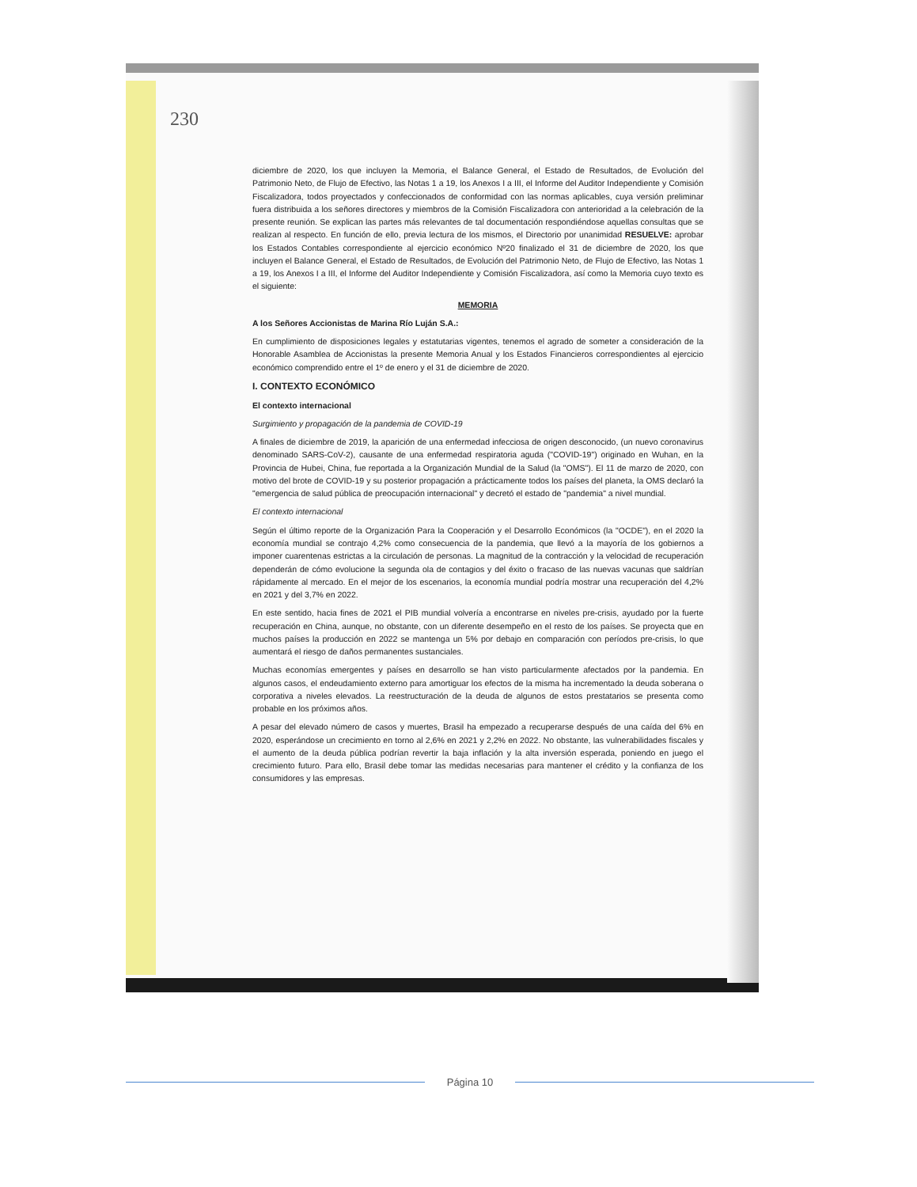230
diciembre de 2020, los que incluyen la Memoria, el Balance General, el Estado de Resultados, de Evolución del Patrimonio Neto, de Flujo de Efectivo, las Notas 1 a 19, los Anexos I a III, el Informe del Auditor Independiente y Comisión Fiscalizadora, todos proyectados y confeccionados de conformidad con las normas aplicables, cuya versión preliminar fuera distribuida a los señores directores y miembros de la Comisión Fiscalizadora con anterioridad a la celebración de la presente reunión. Se explican las partes más relevantes de tal documentación respondiéndose aquellas consultas que se realizan al respecto. En función de ello, previa lectura de los mismos, el Directorio por unanimidad RESUELVE: aprobar los Estados Contables correspondiente al ejercicio económico Nº20 finalizado el 31 de diciembre de 2020, los que incluyen el Balance General, el Estado de Resultados, de Evolución del Patrimonio Neto, de Flujo de Efectivo, las Notas 1 a 19, los Anexos I a III, el Informe del Auditor Independiente y Comisión Fiscalizadora, así como la Memoria cuyo texto es el siguiente:
MEMORIA
A los Señores Accionistas de Marina Río Luján S.A.:
En cumplimiento de disposiciones legales y estatutarias vigentes, tenemos el agrado de someter a consideración de la Honorable Asamblea de Accionistas la presente Memoria Anual y los Estados Financieros correspondientes al ejercicio económico comprendido entre el 1º de enero y el 31 de diciembre de 2020.
I. CONTEXTO ECONÓMICO
El contexto internacional
Surgimiento y propagación de la pandemia de COVID-19
A finales de diciembre de 2019, la aparición de una enfermedad infecciosa de origen desconocido, (un nuevo coronavirus denominado SARS-CoV-2), causante de una enfermedad respiratoria aguda ("COVID-19") originado en Wuhan, en la Provincia de Hubei, China, fue reportada a la Organización Mundial de la Salud (la "OMS"). El 11 de marzo de 2020, con motivo del brote de COVID-19 y su posterior propagación a prácticamente todos los países del planeta, la OMS declaró la "emergencia de salud pública de preocupación internacional" y decretó el estado de "pandemia" a nivel mundial.
El contexto internacional
Según el último reporte de la Organización Para la Cooperación y el Desarrollo Económicos (la "OCDE"), en el 2020 la economía mundial se contrajo 4,2% como consecuencia de la pandemia, que llevó a la mayoría de los gobiernos a imponer cuarentenas estrictas a la circulación de personas. La magnitud de la contracción y la velocidad de recuperación dependerán de cómo evolucione la segunda ola de contagios y del éxito o fracaso de las nuevas vacunas que saldrían rápidamente al mercado. En el mejor de los escenarios, la economía mundial podría mostrar una recuperación del 4,2% en 2021 y del 3,7% en 2022.
En este sentido, hacia fines de 2021 el PIB mundial volvería a encontrarse en niveles pre-crisis, ayudado por la fuerte recuperación en China, aunque, no obstante, con un diferente desempeño en el resto de los países. Se proyecta que en muchos países la producción en 2022 se mantenga un 5% por debajo en comparación con períodos pre-crisis, lo que aumentará el riesgo de daños permanentes sustanciales.
Muchas economías emergentes y países en desarrollo se han visto particularmente afectados por la pandemia. En algunos casos, el endeudamiento externo para amortiguar los efectos de la misma ha incrementado la deuda soberana o corporativa a niveles elevados. La reestructuración de la deuda de algunos de estos prestatarios se presenta como probable en los próximos años.
A pesar del elevado número de casos y muertes, Brasil ha empezado a recuperarse después de una caída del 6% en 2020, esperándose un crecimiento en torno al 2,6% en 2021 y 2,2% en 2022. No obstante, las vulnerabilidades fiscales y el aumento de la deuda pública podrían revertir la baja inflación y la alta inversión esperada, poniendo en juego el crecimiento futuro. Para ello, Brasil debe tomar las medidas necesarias para mantener el crédito y la confianza de los consumidores y las empresas.
Página 10